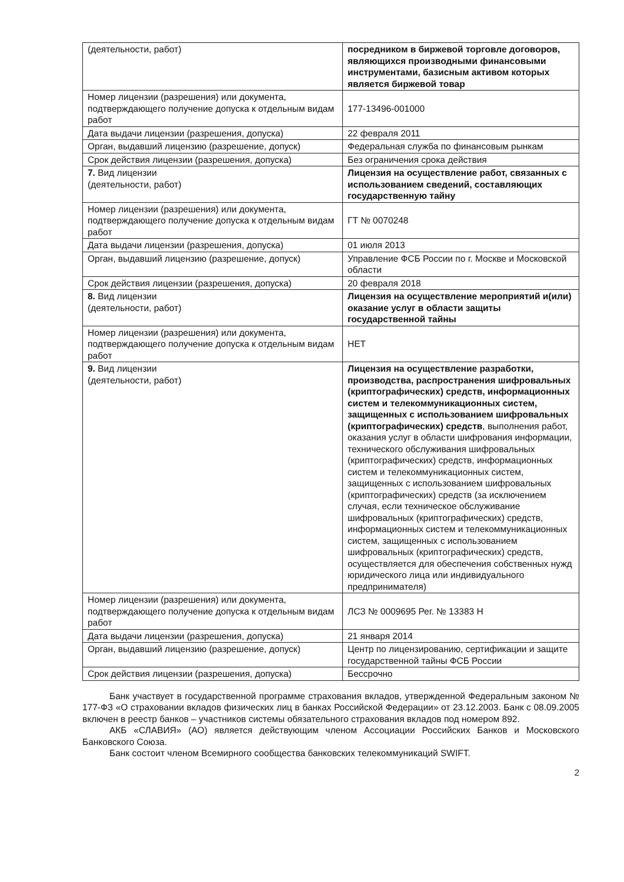| (деятельности, работ) | посредником в биржевой торговле договоров, являющихся производными финансовыми инструментами, базисным активом которых является биржевой товар |
| Номер лицензии (разрешения) или документа, подтверждающего получение допуска к отдельным видам работ | 177-13496-001000 |
| Дата выдачи лицензии (разрешения, допуска) | 22 февраля 2011 |
| Орган, выдавший лицензию (разрешение, допуск) | Федеральная служба по финансовым рынкам |
| Срок действия лицензии (разрешения, допуска) | Без ограничения срока действия |
| 7. Вид лицензии (деятельности, работ) | Лицензия на осуществление работ, связанных с использованием сведений, составляющих государственную тайну |
| Номер лицензии (разрешения) или документа, подтверждающего получение допуска к отдельным видам работ | ГТ № 0070248 |
| Дата выдачи лицензии (разрешения, допуска) | 01 июля 2013 |
| Орган, выдавший лицензию (разрешение, допуск) | Управление ФСБ России по г. Москве и Московской области |
| Срок действия лицензии (разрешения, допуска) | 20 февраля 2018 |
| 8. Вид лицензии (деятельности, работ) | Лицензия на осуществление мероприятий и(или) оказание услуг в области защиты государственной тайны |
| Номер лицензии (разрешения) или документа, подтверждающего получение допуска к отдельным видам работ | НЕТ |
| 9. Вид лицензии (деятельности, работ) | Лицензия на осуществление разработки, производства, распространения шифровальных (криптографических) средств, информационных систем и телекоммуникационных систем, защищенных с использованием шифровальных (криптографических) средств , выполнения работ, оказания услуг в области шифрования информации, технического обслуживания шифровальных (криптографических) средств, информационных систем и телекоммуникационных систем, защищенных с использованием шифровальных (криптографических) средств (за исключением случая, если техническое обслуживание шифровальных (криптографических) средств, информационных систем и телекоммуникационных систем, защищенных с использованием шифровальных (криптографических) средств, осуществляется для обеспечения собственных нужд юридического лица или индивидуального предпринимателя) |
| Номер лицензии (разрешения) или документа, подтверждающего получение допуска к отдельным видам работ | ЛСЗ № 0009695 Рег. № 13383 Н |
| Дата выдачи лицензии (разрешения, допуска) | 21 января 2014 |
| Орган, выдавший лицензию (разрешение, допуск) | Центр по лицензированию, сертификации и защите государственной тайны ФСБ России |
| Срок действия лицензии (разрешения, допуска) | Бессрочно |
Банк участвует в государственной программе страхования вкладов, утвержденной Федеральным законом № 177-ФЗ «О страховании вкладов физических лиц в банках Российской Федерации» от 23.12.2003. Банк с 08.09.2005 включен в реестр банков – участников системы обязательного страхования вкладов под номером 892.
АКБ «СЛАВИЯ» (АО) является действующим членом Ассоциации Российских Банков и Московского Банковского Союза.
Банк состоит членом Всемирного сообщества банковских телекоммуникаций SWIFT.
2